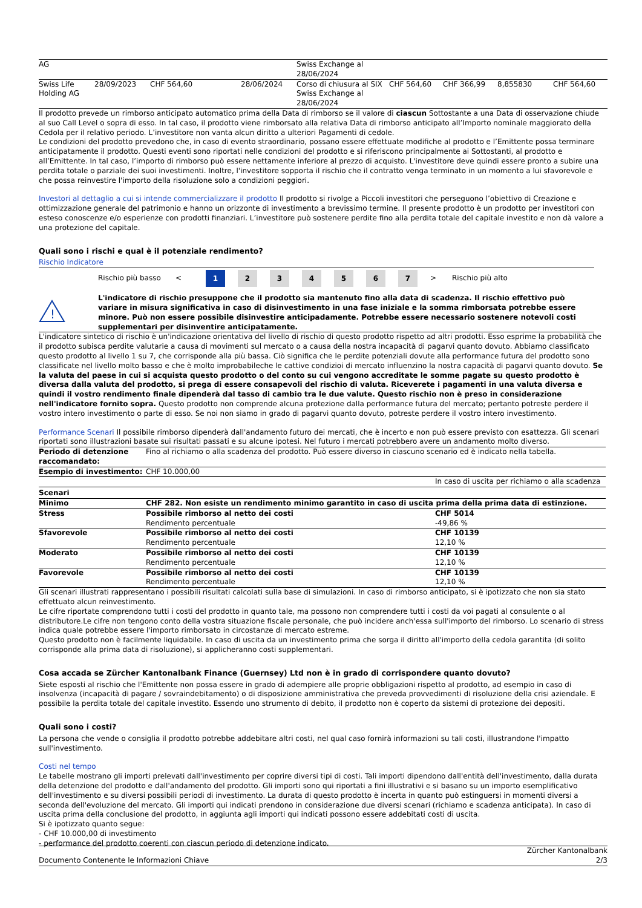| AG | | | | Swiss Exchange al 28/06/2024 | | | | |
| Swiss Life Holding AG | 28/09/2023 | CHF 564,60 | 28/06/2024 | Corso di chiusura al SIX Swiss Exchange al 28/06/2024 | CHF 564,60 | CHF 366,99 | 8,855830 | CHF 564,60 |
Il prodotto prevede un rimborso anticipato automatico prima della Data di rimborso se il valore di ciascun Sottostante a una Data di osservazione chiude al suo Call Level o sopra di esso. In tal caso, il prodotto viene rimborsato alla relativa Data di rimborso anticipato all’Importo nominale maggiorato della Cedola per il relativo periodo. L’investitore non vanta alcun diritto a ulteriori Pagamenti di cedole.
Le condizioni del prodotto prevedono che, in caso di evento straordinario, possano essere effettuate modifiche al prodotto e l’Emittente possa terminare anticipatamente il prodotto. Questi eventi sono riportati nelle condizioni del prodotto e si riferiscono principalmente ai Sottostanti, al prodotto e all’Emittente. In tal caso, l’importo di rimborso può essere nettamente inferiore al prezzo di acquisto. L'investitore deve quindi essere pronto a subire una perdita totale o parziale dei suoi investimenti. Inoltre, l'investitore sopporta il rischio che il contratto venga terminato in un momento a lui sfavorevole e che possa reinvestire l'importo della risoluzione solo a condizioni peggiori.
Investori al dettaglio a cui si intende commercializzare il prodotto Il prodotto si rivolge a Piccoli investitori che perseguono l’obiettivo di Creazione e ottimizzazione generale del patrimonio e hanno un orizzonte di investimento a brevissimo termine. Il presente prodotto è un prodotto per investitori con esteso conoscenze e/o esperienze con prodotti finanziari. L’investitore può sostenere perdite fino alla perdita totale del capitale investito e non dà valore a una protezione del capitale.
Quali sono i rischi e qual è il potenziale rendimento?
Rischio Indicatore
| | Rischio più basso | < | 1 | 2 | 3 | 4 | 5 | 6 | 7 | > | Rischio più alto |
| ! | L'indicatore di rischio presuppone che il prodotto sia mantenuto fino alla data di scadenza. Il rischio effettivo può variare in misura significativa in caso di disinvestimento in una fase iniziale e la somma rimborsata potrebbe essere minore. Può non essere possibile disinvestire anticipadamente. Potrebbe essere necessario sostenere notevoli costi supplementari per disinventire anticipatamente. |
L'indicatore sintetico di rischio è un'indicazione orientativa del livello di rischio di questo prodotto rispetto ad altri prodotti. Esso esprime la probabilità che il prodotto subisca perdite valutarie a causa di movimenti sul mercato o a causa della nostra incapacità di pagarvi quanto dovuto. Abbiamo classificato questo prodotto al livello 1 su 7, che corrisponde alla più bassa. Ciò significa che le perdite potenziali dovute alla performance futura del prodotto sono classificate nel livello molto basso e che è molto improbabileche le cattive condizioi di mercato influenzino la nostra capacità di pagarvi quanto dovuto. Se la valuta del paese in cui si acquista questo prodotto o del conto su cui vengono accreditate le somme pagate su questo prodotto è diversa dalla valuta del prodotto, si prega di essere consapevoli del rischio di valuta. Riceverete i pagamenti in una valuta diversa e quindi il vostro rendimento finale dipenderà dal tasso di cambio tra le due valute. Questo rischio non è preso in considerazione nell'indicatore fornito sopra. Questo prodotto non comprende alcuna protezione dalla performance futura del mercato; pertanto potreste perdere il vostro intero investimento o parte di esso. Se noi non siamo in grado di pagarvi quanto dovuto, potreste perdere il vostro intero investimento.
Performance Scenari Il possibile rimborso dipenderà dall'andamento futuro dei mercati, che è incerto e non può essere previsto con esattezza. Gli scenari riportati sono illustrazioni basate sui risultati passati e su alcune ipotesi. Nel futuro i mercati potrebbero avere un andamento molto diverso.
| Periodo di detenzione raccomandato: | Fino al richiamo o alla scadenza del prodotto. Può essere diverso in ciascuno scenario ed è indicato nella tabella. | |
| Esempio di investimento: | CHF 10.000,00 | |
| | | In caso di uscita per richiamo o alla scadenza |
| Scenari | | |
| Minimo | CHF 282. Non esiste un rendimento minimo garantito in caso di uscita prima della prima data di estinzione. | |
| Stress | Possibile rimborso al netto dei costi Rendimento percentuale | CHF 5014 -49,86 % |
| Sfavorevole | Possibile rimborso al netto dei costi Rendimento percentuale | CHF 10139 12,10 % |
| Moderato | Possibile rimborso al netto dei costi Rendimento percentuale | CHF 10139 12,10 % |
| Favorevole | Possibile rimborso al netto dei costi Rendimento percentuale | CHF 10139 12,10 % |
Gli scenari illustrati rappresentano i possibili risultati calcolati sulla base di simulazioni. In caso di rimborso anticipato, si è ipotizzato che non sia stato effettuato alcun reinvestimento.
Le cifre riportate comprendono tutti i costi del prodotto in quanto tale, ma possono non comprendere tutti i costi da voi pagati al consulente o al distributore.Le cifre non tengono conto della vostra situazione fiscale personale, che può incidere anch'essa sull'importo del rimborso. Lo scenario di stress indica quale potrebbe essere l'importo rimborsato in circostanze di mercato estreme.
Questo prodotto non è facilmente liquidabile. In caso di uscita da un investimento prima che sorga il diritto all'importo della cedola garantita (di solito corrisponde alla prima data di risoluzione), si applicheranno costi supplementari.
Cosa accada se Zürcher Kantonalbank Finance (Guernsey) Ltd non è in grado di corrispondere quanto dovuto?
Siete esposti al rischio che l'Emittente non possa essere in grado di adempiere alle proprie obbligazioni rispetto al prodotto, ad esempio in caso di insolvenza (incapacità di pagare / sovraindebitamento) o di disposizione amministrativa che preveda provvedimenti di risoluzione della crisi aziendale. E possibile la perdita totale del capitale investito. Essendo uno strumento di debito, il prodotto non è coperto da sistemi di protezione dei depositi.
Quali sono i costi?
La persona che vende o consiglia il prodotto potrebbe addebitare altri costi, nel qual caso fornirà informazioni su tali costi, illustrandone l'impatto sull'investimento.
Costi nel tempo
Le tabelle mostrano gli importi prelevati dall'investimento per coprire diversi tipi di costi. Tali importi dipendono dall'entità dell'investimento, dalla durata della detenzione del prodotto e dall'andamento del prodotto. Gli importi sono qui riportati a fini illustrativi e si basano su un importo esemplificativo dell'investimento e su diversi possibili periodi di investimento. La durata di questo prodotto è incerta in quanto può estinguersi in momenti diversi a seconda dell'evoluzione del mercato. Gli importi qui indicati prendono in considerazione due diversi scenari (richiamo e scadenza anticipata). In caso di uscita prima della conclusione del prodotto, in aggiunta agli importi qui indicati possono essere addebitati costi di uscita.
Si è ipotizzato quanto segue:
- CHF 10.000,00 di investimento
- performance del prodotto coerenti con ciascun periodo di detenzione indicato.
Zürcher Kantonalbank
Documento Contenente le Informazioni Chiave 2/3